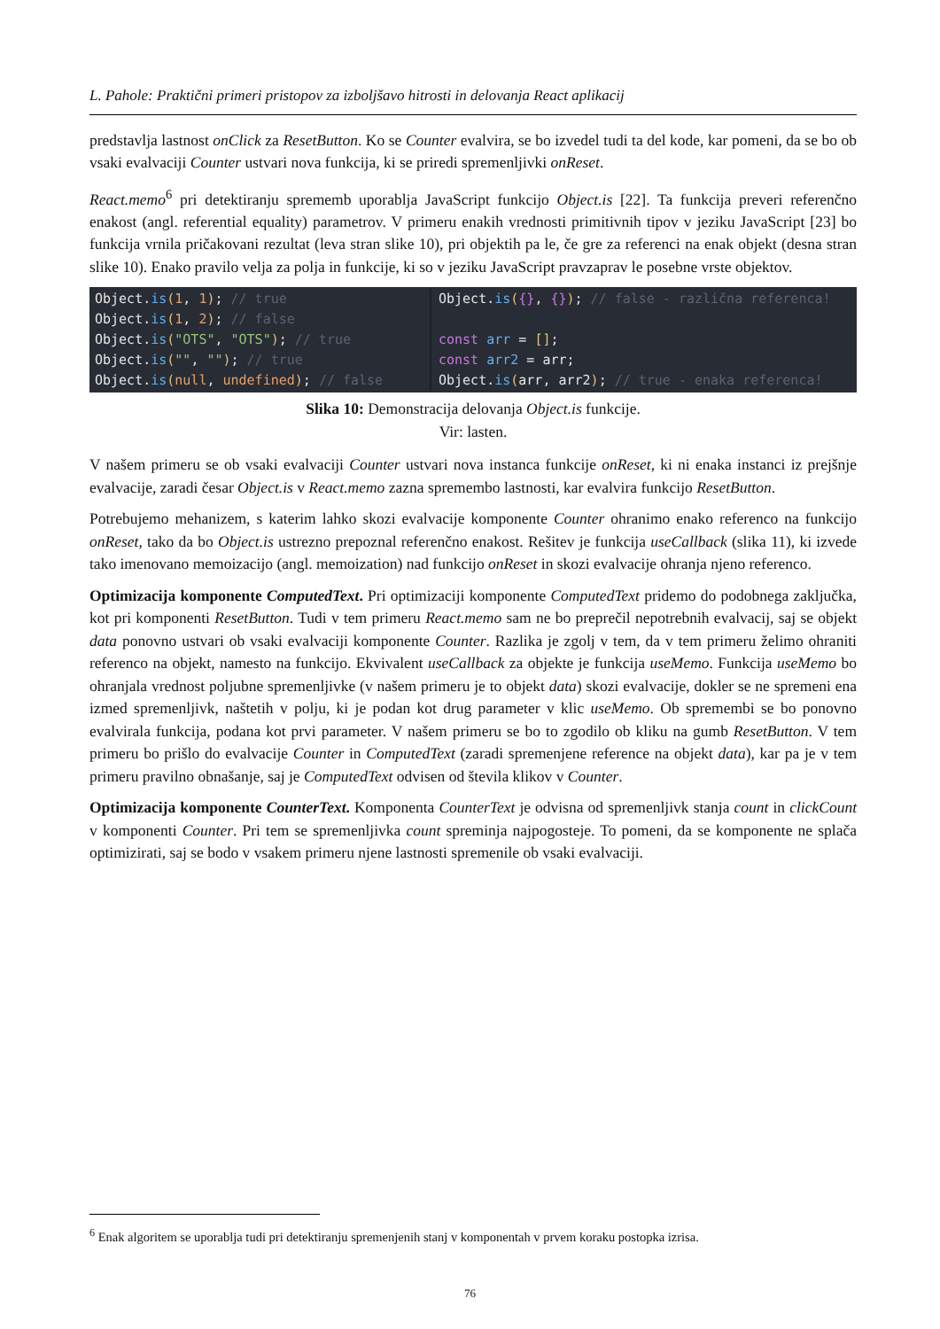L. Pahole: Praktični primeri pristopov za izboljšavo hitrosti in delovanja React aplikacij
predstavlja lastnost onClick za ResetButton. Ko se Counter evalvira, se bo izvedel tudi ta del kode, kar pomeni, da se bo ob vsaki evalvaciji Counter ustvari nova funkcija, ki se priredi spremenljivki onReset.
React.memo<sup>6</sup> pri detektiranju sprememb uporablja JavaScript funkcijo Object.is [22]. Ta funkcija preveri referenčno enakost (angl. referential equality) parametrov. V primeru enakih vrednosti primitivnih tipov v jeziku JavaScript [23] bo funkcija vrnila pričakovani rezultat (leva stran slike 10), pri objektih pa le, če gre za referenci na enak objekt (desna stran slike 10). Enako pravilo velja za polja in funkcije, ki so v jeziku JavaScript pravzaprav le posebne vrste objektov.
Object.is(1, 1); // true Object.is(1, 2); // false Object.is("OTS", "OTS"); // true Object.is("", ""); // true Object.is(null, undefined); // false
Object.is({}, {}); // false - različna referenca! const arr = []; const arr2 = arr; Object.is(arr, arr2); // true - enaka referenca!
Slika 10: Demonstracija delovanja Object.is funkcije.
Vir: lasten.
V našem primeru se ob vsaki evalvaciji Counter ustvari nova instanca funkcije onReset, ki ni enaka instanci iz prejšnje evalvacije, zaradi česar Object.is v React.memo zazna spremembo lastnosti, kar evalvira funkcijo ResetButton.
Potrebujemo mehanizem, s katerim lahko skozi evalvacije komponente Counter ohranimo enako referenco na funkcijo onReset, tako da bo Object.is ustrezno prepoznal referenčno enakost. Rešitev je funkcija useCallback (slika 11), ki izvede tako imenovano memoizacijo (angl. memoization) nad funkcijo onReset in skozi evalvacije ohranja njeno referenco.
Optimizacija komponente ComputedText. Pri optimizaciji komponente ComputedText pridemo do podobnega zaključka, kot pri komponenti ResetButton. Tudi v tem primeru React.memo sam ne bo preprečil nepotrebnih evalvacij, saj se objekt data ponovno ustvari ob vsaki evalvaciji komponente Counter. Razlika je zgolj v tem, da v tem primeru želimo ohraniti referenco na objekt, namesto na funkcijo. Ekvivalent useCallback za objekte je funkcija useMemo. Funkcija useMemo bo ohranjala vrednost poljubne spremenljivke (v našem primeru je to objekt data) skozi evalvacije, dokler se ne spremeni ena izmed spremenljivk, naštetih v polju, ki je podan kot drug parameter v klic useMemo. Ob spremembi se bo ponovno evalvirala funkcija, podana kot prvi parameter. V našem primeru se bo to zgodilo ob kliku na gumb ResetButton. V tem primeru bo prišlo do evalvacije Counter in ComputedText (zaradi spremenjene reference na objekt data), kar pa je v tem primeru pravilno obnašanje, saj je ComputedText odvisen od števila klikov v Counter.
Optimizacija komponente CounterText. Komponenta CounterText je odvisna od spremenljivk stanja count in clickCount v komponenti Counter. Pri tem se spremenljivka count spreminja najpogosteje. To pomeni, da se komponente ne splača optimizirati, saj se bodo v vsakem primeru njene lastnosti spremenile ob vsaki evalvaciji.
<sup>6</sup> Enak algoritem se uporablja tudi pri detektiranju spremenjenih stanj v komponentah v prvem koraku postopka izrisa.
76